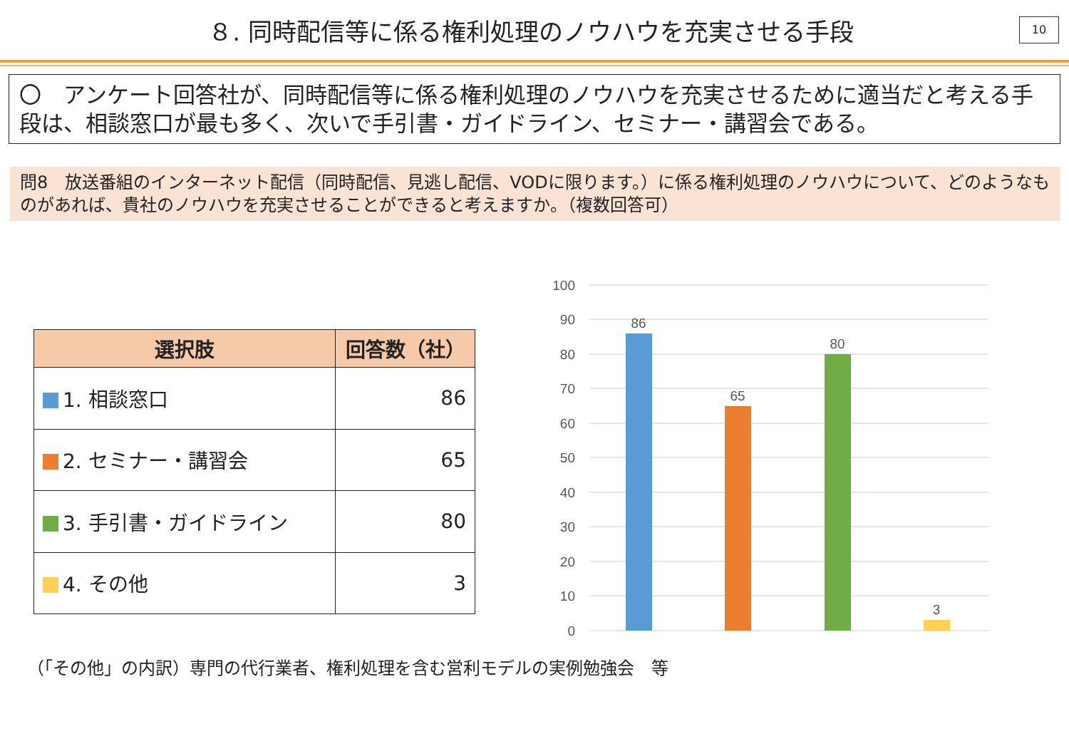８. 同時配信等に係る権利処理のノウハウを充実させる手段
10
〇　アンケート回答社が、同時配信等に係る権利処理のノウハウを充実させるために適当だと考える手段は、相談窓口が最も多く、次いで手引書・ガイドライン、セミナー・講習会である。
問8　放送番組のインターネット配信（同時配信、見逃し配信、VODに限ります。）に係る権利処理のノウハウについて、どのようなものがあれば、貴社のノウハウを充実させることができると考えますか。（複数回答可）
| 選択肢 | 回答数（社） |
| --- | --- |
| 1. 相談窓口 | 86 |
| 2. セミナー・講習会 | 65 |
| 3. 手引書・ガイドライン | 80 |
| 4. その他 | 3 |
100
90
80
70
60
50
40
30
20
10
0
86
65
80
3
（「その他」の内訳）専門の代行業者、権利処理を含む営利モデルの実例勉強会　等